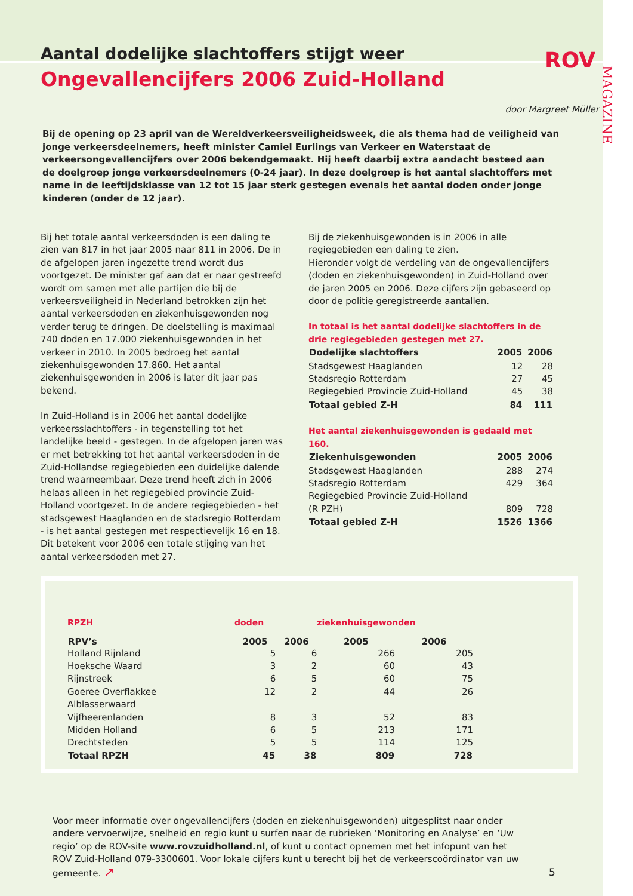ROV
MAGAZINE
Aantal dodelijke slachtoffers stijgt weer
Ongevallencijfers 2006 Zuid-Holland
door Margreet Müller
Bij de opening op 23 april van de Wereldverkeersveiligheidsweek, die als thema had de veiligheid van jonge verkeersdeelnemers, heeft minister Camiel Eurlings van Verkeer en Waterstaat de verkeersongevallencijfers over 2006 bekendgemaakt. Hij heeft daarbij extra aandacht besteed aan de doelgroep jonge verkeersdeelnemers (0-24 jaar). In deze doelgroep is het aantal slachtoffers met name in de leeftijdsklasse van 12 tot 15 jaar sterk gestegen evenals het aantal doden onder jonge kinderen (onder de 12 jaar).
Bij het totale aantal verkeersdoden is een daling te zien van 817 in het jaar 2005 naar 811 in 2006. De in de afgelopen jaren ingezette trend wordt dus voortgezet. De minister gaf aan dat er naar gestreefd wordt om samen met alle partijen die bij de verkeersveiligheid in Nederland betrokken zijn het aantal verkeersdoden en ziekenhuisgewonden nog verder terug te dringen. De doelstelling is maximaal 740 doden en 17.000 ziekenhuisgewonden in het verkeer in 2010. In 2005 bedroeg het aantal ziekenhuisgewonden 17.860. Het aantal ziekenhuisgewonden in 2006 is later dit jaar pas bekend.
In Zuid-Holland is in 2006 het aantal dodelijke verkeersslachtoffers - in tegenstelling tot het landelijke beeld - gestegen. In de afgelopen jaren was er met betrekking tot het aantal verkeersdoden in de Zuid-Hollandse regiegebieden een duidelijke dalende trend waarneembaar. Deze trend heeft zich in 2006 helaas alleen in het regiegebied provincie Zuid-Holland voortgezet. In de andere regiegebieden - het stadsgewest Haaglanden en de stadsregio Rotterdam - is het aantal gestegen met respectievelijk 16 en 18. Dit betekent voor 2006 een totale stijging van het aantal verkeersdoden met 27.
Bij de ziekenhuisgewonden is in 2006 in alle regiegebieden een daling te zien.
Hieronder volgt de verdeling van de ongevallencijfers (doden en ziekenhuisgewonden) in Zuid-Holland over de jaren 2005 en 2006. Deze cijfers zijn gebaseerd op door de politie geregistreerde aantallen.
In totaal is het aantal dodelijke slachtoffers in de drie regiegebieden gestegen met 27.
| Dodelijke slachtoffers | 2005 | 2006 |
| --- | --- | --- |
| Stadsgewest Haaglanden | 12 | 28 |
| Stadsregio Rotterdam | 27 | 45 |
| Regiegebied Provincie Zuid-Holland | 45 | 38 |
| Totaal gebied Z-H | 84 | 111 |
Het aantal ziekenhuisgewonden is gedaald met 160.
| Ziekenhuisgewonden | 2005 | 2006 |
| --- | --- | --- |
| Stadsgewest Haaglanden | 288 | 274 |
| Stadsregio Rotterdam | 429 | 364 |
| Regiegebied Provincie Zuid-Holland (R PZH) | 809 | 728 |
| Totaal gebied Z-H | 1526 | 1366 |
| RPZH | doden | | ziekenhuisgewonden | |
| RPV’s | 2005 | 2006 | 2005 | 2006 |
| Holland Rijnland | 5 | 6 | 266 | 205 |
| Hoeksche Waard | 3 | 2 | 60 | 43 |
| Rijnstreek | 6 | 5 | 60 | 75 |
| Goeree Overflakkee | 12 | 2 | 44 | 26 |
| Alblasserwaard | | | | |
| Vijfheerenlanden | 8 | 3 | 52 | 83 |
| Midden Holland | 6 | 5 | 213 | 171 |
| Drechtsteden | 5 | 5 | 114 | 125 |
| Totaal RPZH | 45 | 38 | 809 | 728 |
Voor meer informatie over ongevallencijfers (doden en ziekenhuisgewonden) uitgesplitst naar onder andere vervoerwijze, snelheid en regio kunt u surfen naar de rubrieken ‘Monitoring en Analyse’ en ‘Uw regio’ op de ROV-site www.rovzuidholland.nl, of kunt u contact opnemen met het infopunt van het ROV Zuid-Holland 079-3300601. Voor lokale cijfers kunt u terecht bij het de verkeerscoördinator van uw gemeente. ↗
5